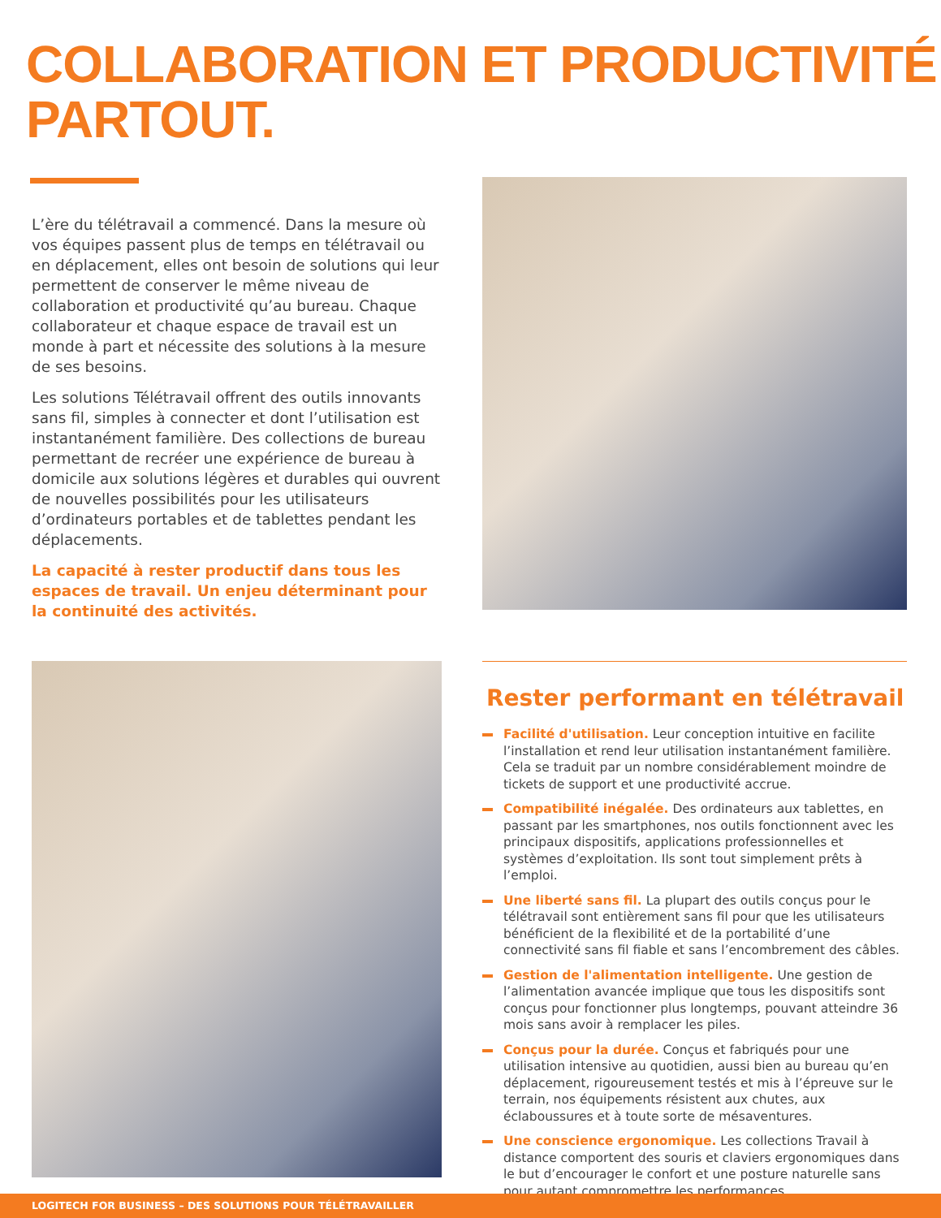COLLABORATION ET PRODUCTIVITÉ
PARTOUT.
L’ère du télétravail a commencé. Dans la mesure où vos équipes passent plus de temps en télétravail ou en déplacement, elles ont besoin de solutions qui leur permettent de conserver le même niveau de collaboration et productivité qu’au bureau. Chaque collaborateur et chaque espace de travail est un monde à part et nécessite des solutions à la mesure de ses besoins.
Les solutions Télétravail offrent des outils innovants sans fil, simples à connecter et dont l’utilisation est instantanément familière. Des collections de bureau permettant de recréer une expérience de bureau à domicile aux solutions légères et durables qui ouvrent de nouvelles possibilités pour les utilisateurs d’ordinateurs portables et de tablettes pendant les déplacements.
La capacité à rester productif dans tous les espaces de travail. Un enjeu déterminant pour la continuité des activités.
Rester performant en télétravail
Facilité d'utilisation. Leur conception intuitive en facilite l’installation et rend leur utilisation instantanément familière. Cela se traduit par un nombre considérablement moindre de tickets de support et une productivité accrue.
Compatibilité inégalée. Des ordinateurs aux tablettes, en passant par les smartphones, nos outils fonctionnent avec les principaux dispositifs, applications professionnelles et systèmes d’exploitation. Ils sont tout simplement prêts à l’emploi.
Une liberté sans fil. La plupart des outils conçus pour le télétravail sont entièrement sans fil pour que les utilisateurs bénéficient de la flexibilité et de la portabilité d’une connectivité sans fil fiable et sans l’encombrement des câbles.
Gestion de l'alimentation intelligente. Une gestion de l’alimentation avancée implique que tous les dispositifs sont conçus pour fonctionner plus longtemps, pouvant atteindre 36 mois sans avoir à remplacer les piles.
Conçus pour la durée. Conçus et fabriqués pour une utilisation intensive au quotidien, aussi bien au bureau qu’en déplacement, rigoureusement testés et mis à l’épreuve sur le terrain, nos équipements résistent aux chutes, aux éclaboussures et à toute sorte de mésaventures.
Une conscience ergonomique. Les collections Travail à distance comportent des souris et claviers ergonomiques dans le but d’encourager le confort et une posture naturelle sans pour autant compromettre les performances.
LOGITECH FOR BUSINESS – DES SOLUTIONS POUR TÉLÉTRAVAILLER